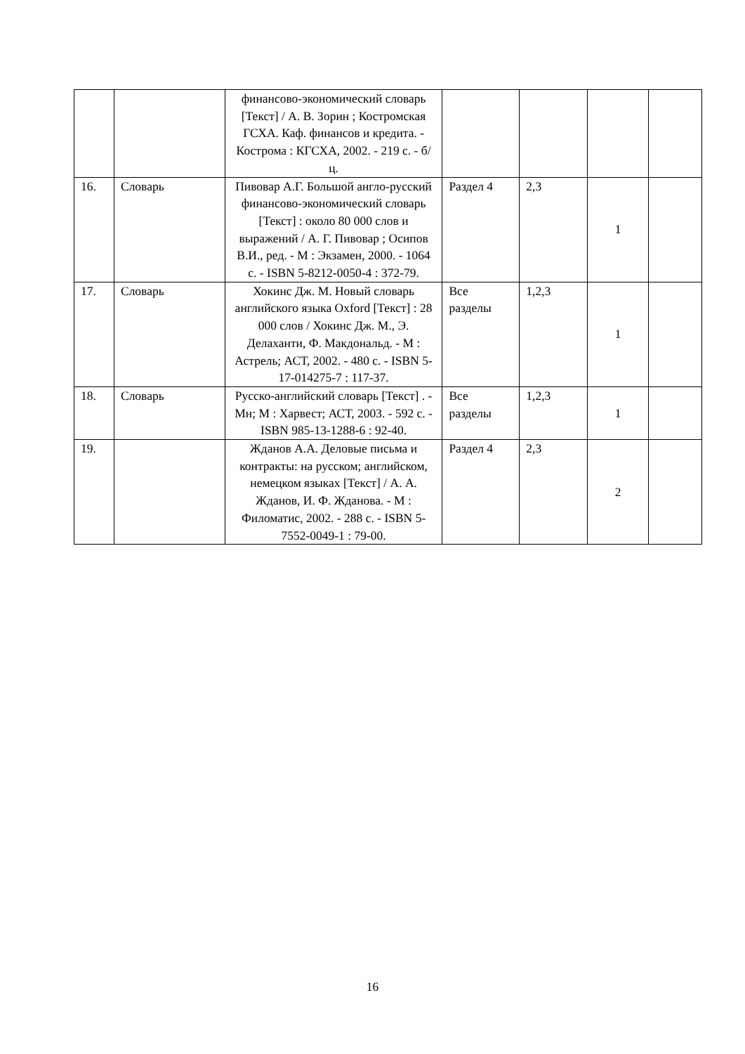| | | финансово-экономический словарь [Текст] / А. В. Зорин ; Костромская ГСХА. Каф. финансов и кредита. - Кострома : КГСХА, 2002. - 219 с. - б/ц. | | | | |
| 16. | Словарь | Пивовар А.Г. Большой англо-русский финансово-экономический словарь [Текст] : около 80 000 слов и выражений / А. Г. Пивовар ; Осипов В.И., ред. - М : Экзамен, 2000. - 1064 с. - ISBN 5-8212-0050-4 : 372-79. | Раздел 4 | 2,3 | 1 | |
| 17. | Словарь | Хокинс Дж. М. Новый словарь английского языка Oxford [Текст] : 28 000 слов / Хокинс Дж. М., Э. Делаханти, Ф. Макдональд. - М : Астрель; АСТ, 2002. - 480 с. - ISBN 5-17-014275-7 : 117-37. | Все разделы | 1,2,3 | 1 | |
| 18. | Словарь | Русско-английский словарь [Текст] . - Мн; М : Харвест; АСТ, 2003. - 592 с. - ISBN 985-13-1288-6 : 92-40. | Все разделы | 1,2,3 | 1 | |
| 19. | | Жданов А.А. Деловые письма и контракты: на русском; английском, немецком языках [Текст] / А. А. Жданов, И. Ф. Жданова. - М : Филоматис, 2002. - 288 с. - ISBN 5-7552-0049-1 : 79-00. | Раздел 4 | 2,3 | 2 | |
16